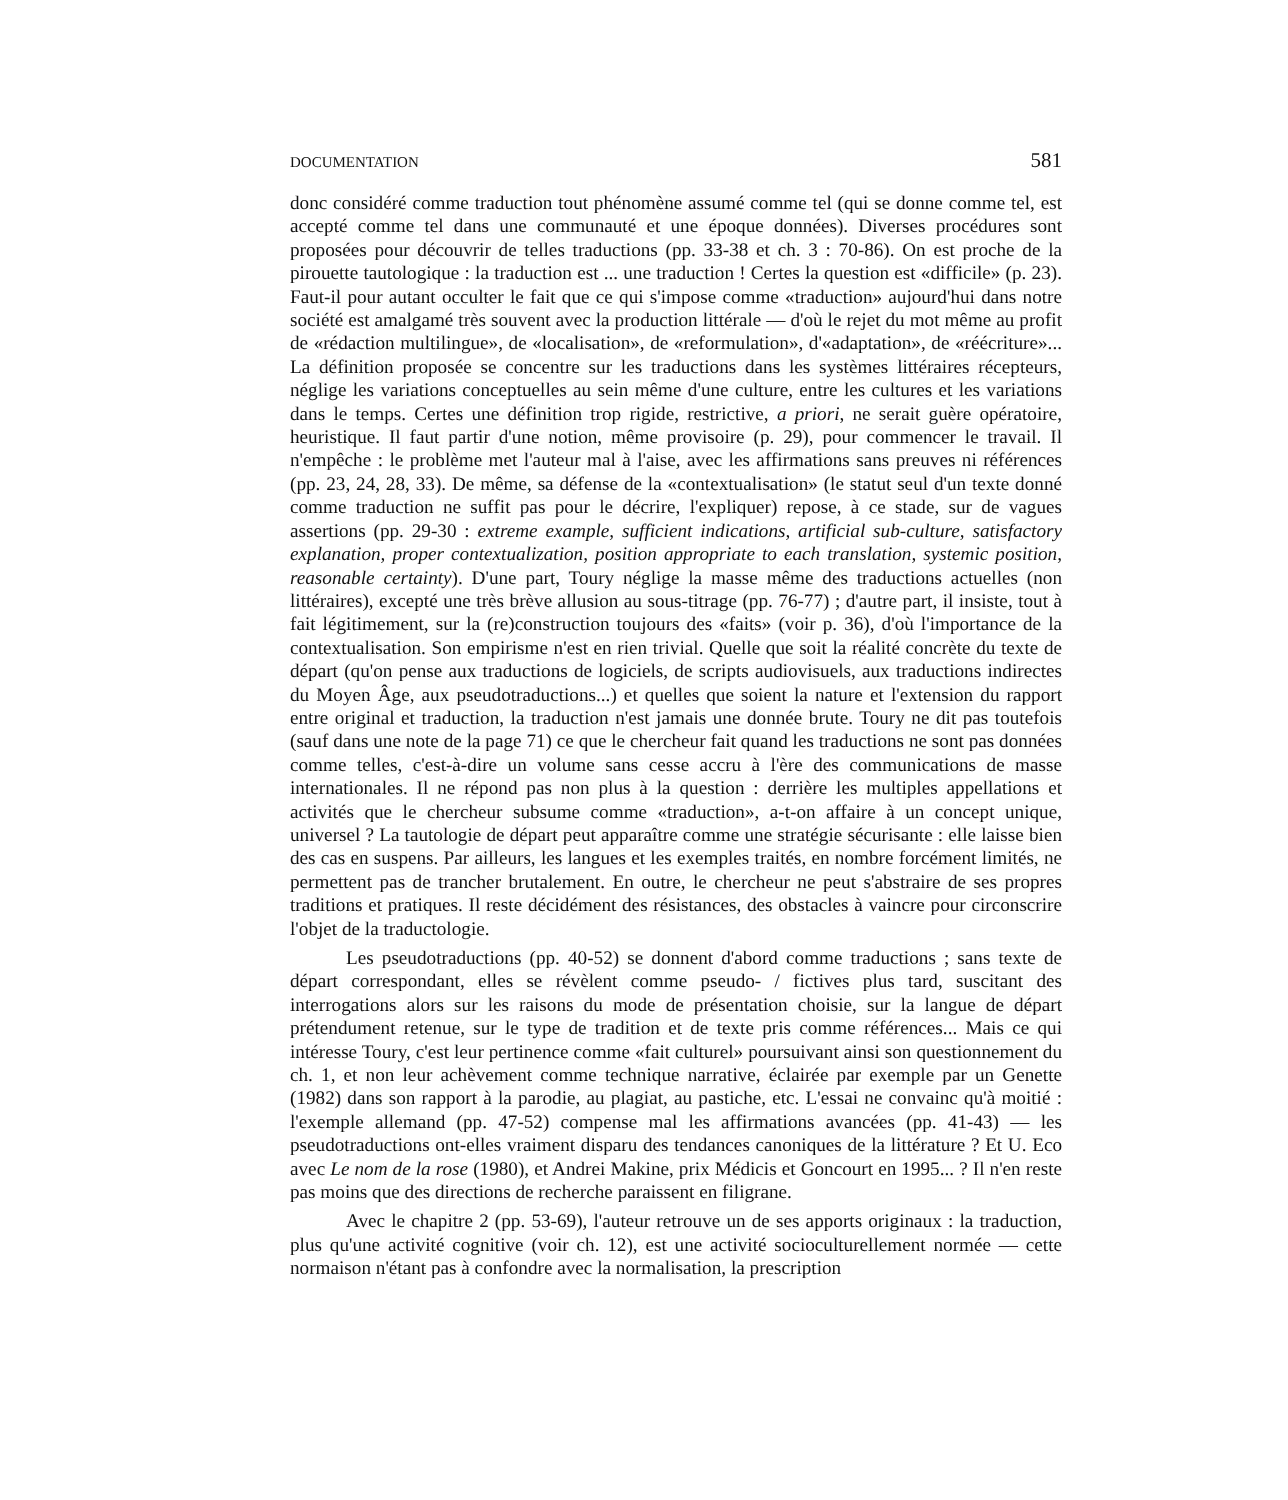DOCUMENTATION 581
donc considéré comme traduction tout phénomène assumé comme tel (qui se donne comme tel, est accepté comme tel dans une communauté et une époque données). Diverses procédures sont proposées pour découvrir de telles traductions (pp. 33-38 et ch. 3 : 70-86). On est proche de la pirouette tautologique : la traduction est ... une traduction ! Certes la question est «difficile» (p. 23). Faut-il pour autant occulter le fait que ce qui s'impose comme «traduction» aujourd'hui dans notre société est amalgamé très souvent avec la production littérale — d'où le rejet du mot même au profit de «rédaction multilingue», de «localisation», de «reformulation», d'«adaptation», de «réécriture»... La définition proposée se concentre sur les traductions dans les systèmes littéraires récepteurs, néglige les variations conceptuelles au sein même d'une culture, entre les cultures et les variations dans le temps. Certes une définition trop rigide, restrictive, a priori, ne serait guère opératoire, heuristique. Il faut partir d'une notion, même provisoire (p. 29), pour commencer le travail. Il n'empêche : le problème met l'auteur mal à l'aise, avec les affirmations sans preuves ni références (pp. 23, 24, 28, 33). De même, sa défense de la «contextualisation» (le statut seul d'un texte donné comme traduction ne suffit pas pour le décrire, l'expliquer) repose, à ce stade, sur de vagues assertions (pp. 29-30 : extreme example, sufficient indications, artificial sub-culture, satisfactory explanation, proper contextualization, position appropriate to each translation, systemic position, reasonable certainty). D'une part, Toury néglige la masse même des traductions actuelles (non littéraires), excepté une très brève allusion au sous-titrage (pp. 76-77) ; d'autre part, il insiste, tout à fait légitimement, sur la (re)construction toujours des «faits» (voir p. 36), d'où l'importance de la contextualisation. Son empirisme n'est en rien trivial. Quelle que soit la réalité concrète du texte de départ (qu'on pense aux traductions de logiciels, de scripts audiovisuels, aux traductions indirectes du Moyen Âge, aux pseudotraductions...) et quelles que soient la nature et l'extension du rapport entre original et traduction, la traduction n'est jamais une donnée brute. Toury ne dit pas toutefois (sauf dans une note de la page 71) ce que le chercheur fait quand les traductions ne sont pas données comme telles, c'est-à-dire un volume sans cesse accru à l'ère des communications de masse internationales. Il ne répond pas non plus à la question : derrière les multiples appellations et activités que le chercheur subsume comme «traduction», a-t-on affaire à un concept unique, universel ? La tautologie de départ peut apparaître comme une stratégie sécurisante : elle laisse bien des cas en suspens. Par ailleurs, les langues et les exemples traités, en nombre forcément limités, ne permettent pas de trancher brutalement. En outre, le chercheur ne peut s'abstraire de ses propres traditions et pratiques. Il reste décidément des résistances, des obstacles à vaincre pour circonscrire l'objet de la traductologie.
Les pseudotraductions (pp. 40-52) se donnent d'abord comme traductions ; sans texte de départ correspondant, elles se révèlent comme pseudo- / fictives plus tard, suscitant des interrogations alors sur les raisons du mode de présentation choisie, sur la langue de départ prétendument retenue, sur le type de tradition et de texte pris comme références... Mais ce qui intéresse Toury, c'est leur pertinence comme «fait culturel» poursuivant ainsi son questionnement du ch. 1, et non leur achèvement comme technique narrative, éclairée par exemple par un Genette (1982) dans son rapport à la parodie, au plagiat, au pastiche, etc. L'essai ne convainc qu'à moitié : l'exemple allemand (pp. 47-52) compense mal les affirmations avancées (pp. 41-43) — les pseudotraductions ont-elles vraiment disparu des tendances canoniques de la littérature ? Et U. Eco avec Le nom de la rose (1980), et Andrei Makine, prix Médicis et Goncourt en 1995... ? Il n'en reste pas moins que des directions de recherche paraissent en filigrane.
Avec le chapitre 2 (pp. 53-69), l'auteur retrouve un de ses apports originaux : la traduction, plus qu'une activité cognitive (voir ch. 12), est une activité socioculturellement normée — cette normaison n'étant pas à confondre avec la normalisation, la prescription